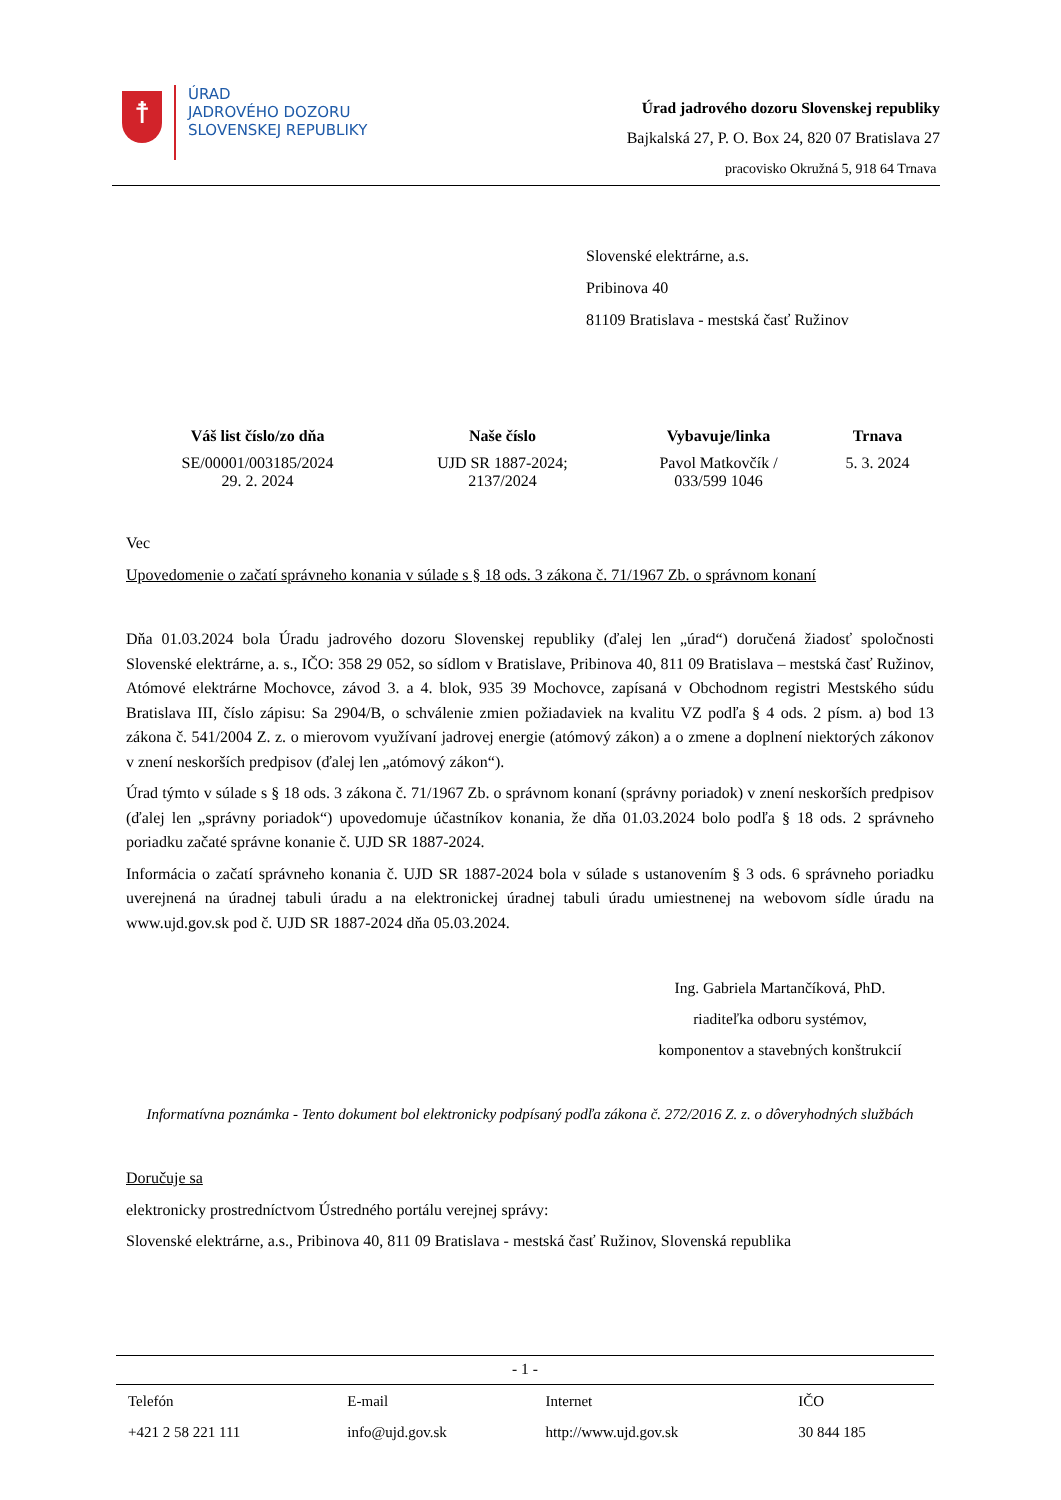☨
ÚRAD
JADROVÉHO DOZORU
SLOVENSKEJ REPUBLIKY
Úrad jadrového dozoru Slovenskej republiky
Bajkalská 27, P. O. Box 24, 820 07 Bratislava 27
pracovisko Okružná 5, 918 64 Trnava
Slovenské elektrárne, a.s.
Pribinova 40
81109 Bratislava - mestská časť Ružinov
| Váš list číslo/zo dňa | Naše číslo | Vybavuje/linka | Trnava |
| --- | --- | --- | --- |
| SE/00001/003185/2024 29. 2. 2024 | UJD SR 1887-2024; 2137/2024 | Pavol Matkovčík / 033/599 1046 | 5. 3. 2024 |
Vec
Upovedomenie o začatí správneho konania v súlade s § 18 ods. 3 zákona č. 71/1967 Zb. o správnom konaní
Dňa 01.03.2024 bola Úradu jadrového dozoru Slovenskej republiky (ďalej len „úrad“) doručená žiadosť spoločnosti Slovenské elektrárne, a. s., IČO: 358 29 052, so sídlom v Bratislave, Pribinova 40, 811 09 Bratislava – mestská časť Ružinov, Atómové elektrárne Mochovce, závod 3. a 4. blok, 935 39 Mochovce, zapísaná v Obchodnom registri Mestského súdu Bratislava III, číslo zápisu: Sa 2904/B, o schválenie zmien požiadaviek na kvalitu VZ podľa § 4 ods. 2 písm. a) bod 13 zákona č. 541/2004 Z. z. o mierovom využívaní jadrovej energie (atómový zákon) a o zmene a doplnení niektorých zákonov v znení neskorších predpisov (ďalej len „atómový zákon“).
Úrad týmto v súlade s § 18 ods. 3 zákona č. 71/1967 Zb. o správnom konaní (správny poriadok) v znení neskorších predpisov (ďalej len „správny poriadok“) upovedomuje účastníkov konania, že dňa 01.03.2024 bolo podľa § 18 ods. 2 správneho poriadku začaté správne konanie č. UJD SR 1887-2024.
Informácia o začatí správneho konania č. UJD SR 1887-2024 bola v súlade s ustanovením § 3 ods. 6 správneho poriadku uverejnená na úradnej tabuli úradu a na elektronickej úradnej tabuli úradu umiestnenej na webovom sídle úradu na www.ujd.gov.sk pod č. UJD SR 1887-2024 dňa 05.03.2024.
Ing. Gabriela Martančíková, PhD.
riaditeľka odboru systémov,
komponentov a stavebných konštrukcií
Informatívna poznámka - Tento dokument bol elektronicky podpísaný podľa zákona č. 272/2016 Z. z. o dôveryhodných službách
Doručuje sa
elektronicky prostredníctvom Ústredného portálu verejnej správy:
Slovenské elektrárne, a.s., Pribinova 40, 811 09 Bratislava - mestská časť Ružinov, Slovenská republika
- 1 -
| Telefón | E-mail | Internet | IČO |
| +421 2 58 221 111 | info@ujd.gov.sk | http://www.ujd.gov.sk | 30 844 185 |